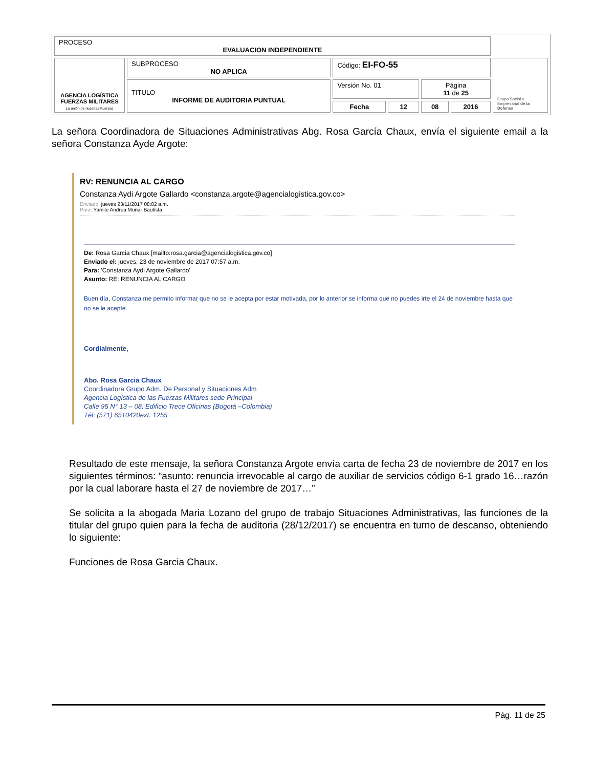| PROCESO EVALUACION INDEPENDIENTE | | | | | | |
| AGENCIA LOGÍSTICA FUERZAS MILITARES La unión de nuestras Fuerzas | SUBPROCESO NO APLICA | Código: EI-FO-55 | | | | Grupo Social y Empresarial de la Defensa |
| | TITULO INFORME DE AUDITORIA PUNTUAL | Versión No. 01 | | Página 11 de 25 | | |
| | | Fecha | 12 | 08 | 2016 | |
La señora Coordinadora de Situaciones Administrativas Abg. Rosa García Chaux, envía el siguiente email a la señora Constanza Ayde Argote:
RV: RENUNCIA AL CARGO
Constanza Aydi Argote Gallardo <constanza.argote@agencialogistica.gov.co>
Enviado: jueves 23/11/2017 08:02 a.m.
Para: Yamile Andrea Munar Bautista
De: Rosa Garcia Chaux [mailto:rosa.garcia@agencialogistica.gov.co]
Enviado el: jueves, 23 de noviembre de 2017 07:57 a.m.
Para: 'Constanza Aydi Argote Gallardo'
Asunto: RE: RENUNCIA AL CARGO
Buen día, Constanza me permito informar que no se le acepta por estar motivada, por lo anterior se informa que no puedes irte el 24 de noviembre hasta que no se le acepte.
Cordialmente,
Abo. Rosa Garcia Chaux
Coordinadora Grupo Adm. De Personal y Situaciones Adm
Agencia Logística de las Fuerzas Militares sede Principal
Calle 95 N° 13 – 08, Edificio Trece Oficinas (Bogotá –Colombia)
Tél: (571) 6510420ext. 1255
Resultado de este mensaje, la señora Constanza Argote envía carta de fecha 23 de noviembre de 2017 en los siguientes términos: “asunto: renuncia irrevocable al cargo de auxiliar de servicios código 6-1 grado 16…razón por la cual laborare hasta el 27 de noviembre de 2017…”
Se solicita a la abogada Maria Lozano del grupo de trabajo Situaciones Administrativas, las funciones de la titular del grupo quien para la fecha de auditoria (28/12/2017) se encuentra en turno de descanso, obteniendo lo siguiente:
Funciones de Rosa Garcia Chaux.
Pág. 11 de 25